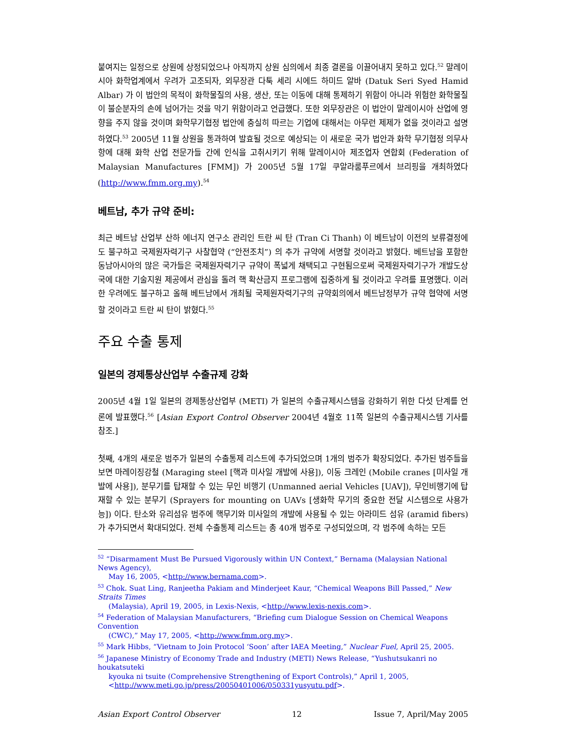붙여지는 일정으로 상원에 상정되었으나 아직까지 상원 심의에서 최종 결론을 이끌어내지 못하고 있다.<sup>52</sup> 말레이시아 화학업계에서 우려가 고조되자, 외무장관 다툭 세리 시에드 하미드 알바 (Datuk Seri Syed Hamid Albar) 가 이 법안의 목적이 화학물질의 사용, 생산, 또는 이동에 대해 통제하기 위함이 아니라 위험한 화학물질이 불순분자의 손에 넘어가는 것을 막기 위함이라고 언급했다. 또한 외무장관은 이 법안이 말레이시아 산업에 영향을 주지 않을 것이며 화학무기협정 법안에 충실히 따르는 기업에 대해서는 아무런 제제가 없을 것이라고 설명하였다.<sup>53</sup> 2005년 11월 상원을 통과하여 발효될 것으로 예상되는 이 새로운 국가 법안과 화학 무기협정 의무사항에 대해 화학 산업 전문가들 간에 인식을 고취시키기 위해 말레이시아 제조업자 연합회 (Federation of Malaysian Manufactures [FMM]) 가 2005년 5월 17일 쿠알라룸푸르에서 브리핑을 개최하였다 (http://www.fmm.org.my).<sup>54</sup>
베트남, 추가 규약 준비:
최근 베트남 산업부 산하 에너지 연구소 관리인 트란 씨 탄 (Tran Ci Thanh) 이 베트남이 이전의 보류결정에도 불구하고 국제원자력기구 사찰협약 (“안전조치”) 의 추가 규약에 서명할 것이라고 밝혔다. 베트남을 포함한 동남아시아의 많은 국가들은 국제원자력기구 규약이 폭넓게 채택되고 구현됨으로써 국제원자력기구가 개발도상국에 대한 기술지원 제공에서 관심을 돌려 핵 확산금지 프로그램에 집중하게 될 것이라고 우려를 표명했다. 이러한 우려에도 불구하고 올해 베트남에서 개최될 국제원자력기구의 규약회의에서 베트남정부가 규약 협약에 서명할 것이라고 트란 씨 탄이 밝혔다.<sup>55</sup>
주요 수출 통제
일본의 경제통상산업부 수출규제 강화
2005년 4월 1일 일본의 경제통상산업부 (METI) 가 일본의 수출규제시스템을 강화하기 위한 다섯 단계를 언론에 발표했다.<sup>56</sup> [Asian Export Control Observer 2004년 4월호 11쪽 일본의 수출규제시스템 기사를 참조.]
첫째, 4개의 새로운 범주가 일본의 수출통제 리스트에 추가되었으며 1개의 범주가 확장되었다. 추가된 범주들을 보면 마레이징강철 (Maraging steel [핵과 미사일 개발에 사용]), 이동 크레인 (Mobile cranes [미사일 개발에 사용]), 분무기를 탑재할 수 있는 무인 비행기 (Unmanned aerial Vehicles [UAV]), 무인비행기에 탑재할 수 있는 분무기 (Sprayers for mounting on UAVs [생화학 무기의 중요한 전달 시스템으로 사용가능]) 이다. 탄소와 유리섬유 범주에 핵무기와 미사일의 개발에 사용될 수 있는 아라미드 섬유 (aramid fibers) 가 추가되면서 확대되었다. 전체 수출통제 리스트는 총 40개 범주로 구성되었으며, 각 범주에 속하는 모든
<sup>52</sup> “Disarmament Must Be Pursued Vigorously within UN Context,” Bernama (Malaysian National News Agency),
May 16, 2005, <http://www.bernama.com>.
<sup>53</sup> Chok. Suat Ling, Ranjeetha Pakiam and Minderjeet Kaur, “Chemical Weapons Bill Passed,” New Straits Times
(Malaysia), April 19, 2005, in Lexis-Nexis, <http://www.lexis-nexis.com>.
<sup>54</sup> Federation of Malaysian Manufacturers, “Briefing cum Dialogue Session on Chemical Weapons Convention
(CWC),” May 17, 2005, <http://www.fmm.org.my>.
<sup>55</sup> Mark Hibbs, “Vietnam to Join Protocol ‘Soon’ after IAEA Meeting,” Nuclear Fuel, April 25, 2005.
<sup>56</sup> Japanese Ministry of Economy Trade and Industry (METI) News Release, “Yushutsukanri no houkatsuteki
kyouka ni tsuite (Comprehensive Strengthening of Export Controls),” April 1, 2005,
<http://www.meti.go.jp/press/20050401006/050331yusyutu.pdf>.
Asian Export Control Observer 12 Issue 7, April/May 2005